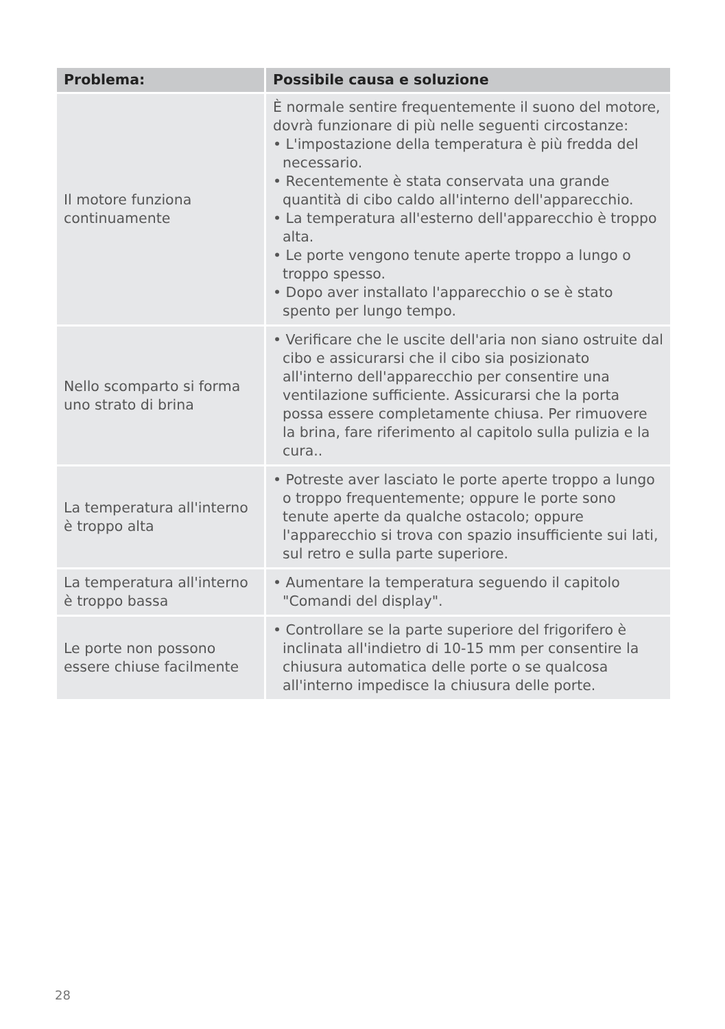| Problema: | Possibile causa e soluzione |
| --- | --- |
| Il motore funziona continuamente | È normale sentire frequentemente il suono del motore, dovrà funzionare di più nelle seguenti circostanze: • L'impostazione della temperatura è più fredda del necessario. • Recentemente è stata conservata una grande quantità di cibo caldo all'interno dell'apparecchio. • La temperatura all'esterno dell'apparecchio è troppo alta. • Le porte vengono tenute aperte troppo a lungo o troppo spesso. • Dopo aver installato l'apparecchio o se è stato spento per lungo tempo. |
| Nello scomparto si forma uno strato di brina | • Verificare che le uscite dell'aria non siano ostruite dal cibo e assicurarsi che il cibo sia posizionato all'interno dell'apparecchio per consentire una ventilazione sufficiente. Assicurarsi che la porta possa essere completamente chiusa. Per rimuovere la brina, fare riferimento al capitolo sulla pulizia e la cura.. |
| La temperatura all'interno è troppo alta | • Potreste aver lasciato le porte aperte troppo a lungo o troppo frequentemente; oppure le porte sono tenute aperte da qualche ostacolo; oppure l'apparecchio si trova con spazio insufficiente sui lati, sul retro e sulla parte superiore. |
| La temperatura all'interno è troppo bassa | • Aumentare la temperatura seguendo il capitolo "Comandi del display". |
| Le porte non possono essere chiuse facilmente | • Controllare se la parte superiore del frigorifero è inclinata all'indietro di 10-15 mm per consentire la chiusura automatica delle porte o se qualcosa all'interno impedisce la chiusura delle porte. |
28